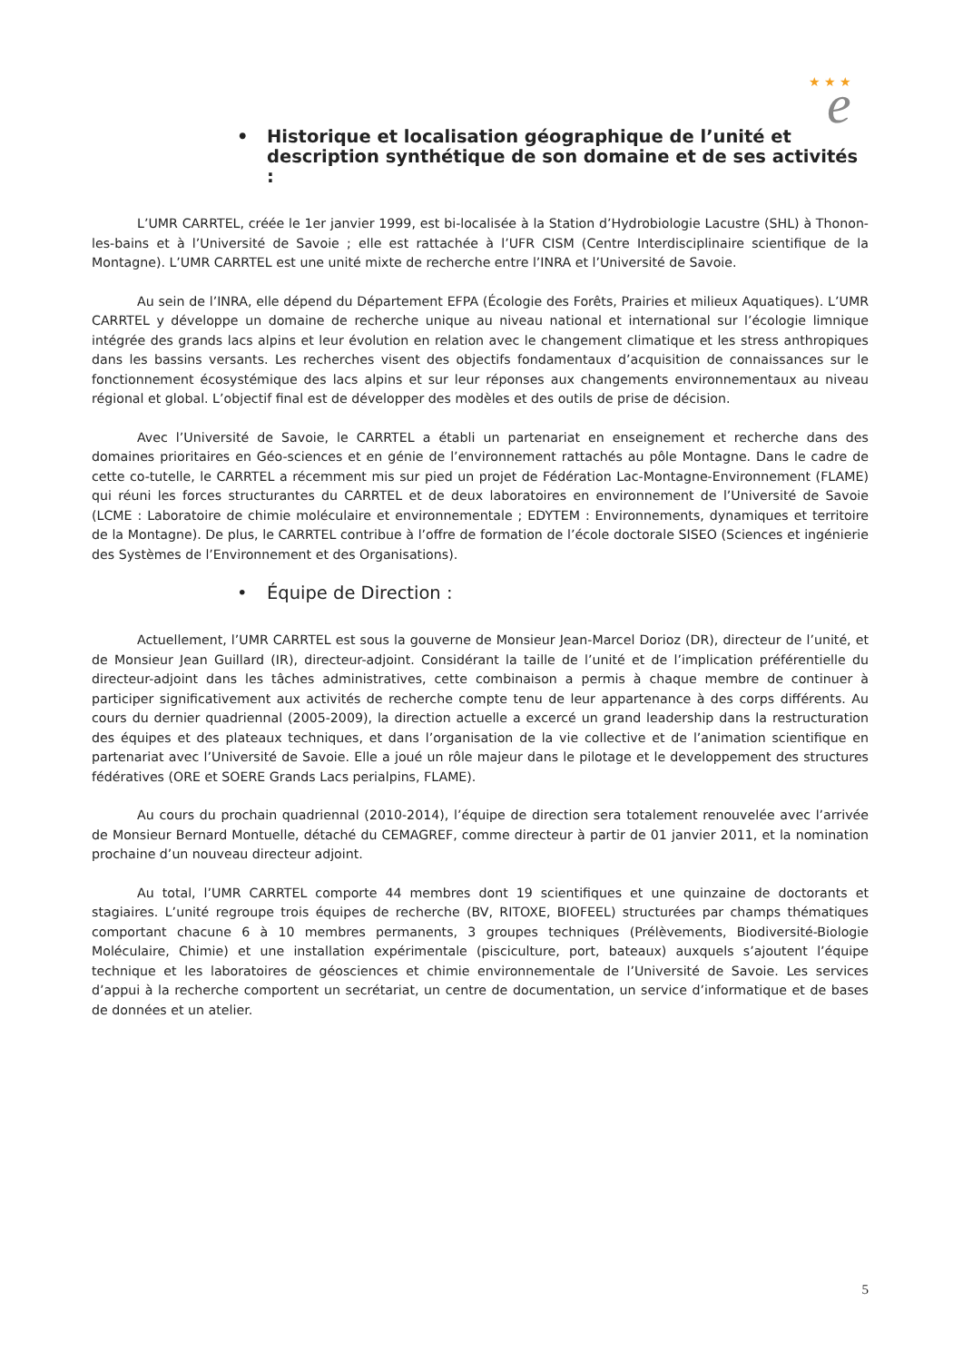★ ★ ★
e
• Historique et localisation géographique de l’unité et description synthétique de son domaine et de ses activités :
L’UMR CARRTEL, créée le 1er janvier 1999, est bi-localisée à la Station d’Hydrobiologie Lacustre (SHL) à Thonon-les-bains et à l’Université de Savoie ; elle est rattachée à l’UFR CISM (Centre Interdisciplinaire scientifique de la Montagne). L’UMR CARRTEL est une unité mixte de recherche entre l’INRA et l’Université de Savoie.
Au sein de l’INRA, elle dépend du Département EFPA (Écologie des Forêts, Prairies et milieux Aquatiques). L’UMR CARRTEL y développe un domaine de recherche unique au niveau national et international sur l’écologie limnique intégrée des grands lacs alpins et leur évolution en relation avec le changement climatique et les stress anthropiques dans les bassins versants. Les recherches visent des objectifs fondamentaux d’acquisition de connaissances sur le fonctionnement écosystémique des lacs alpins et sur leur réponses aux changements environnementaux au niveau régional et global. L’objectif final est de développer des modèles et des outils de prise de décision.
Avec l’Université de Savoie, le CARRTEL a établi un partenariat en enseignement et recherche dans des domaines prioritaires en Géo-sciences et en génie de l’environnement rattachés au pôle Montagne. Dans le cadre de cette co-tutelle, le CARRTEL a récemment mis sur pied un projet de Fédération Lac-Montagne-Environnement (FLAME) qui réuni les forces structurantes du CARRTEL et de deux laboratoires en environnement de l’Université de Savoie (LCME : Laboratoire de chimie moléculaire et environnementale ; EDYTEM : Environnements, dynamiques et territoire de la Montagne). De plus, le CARRTEL contribue à l’offre de formation de l’école doctorale SISEO (Sciences et ingénierie des Systèmes de l’Environnement et des Organisations).
• Équipe de Direction :
Actuellement, l’UMR CARRTEL est sous la gouverne de Monsieur Jean-Marcel Dorioz (DR), directeur de l’unité, et de Monsieur Jean Guillard (IR), directeur-adjoint. Considérant la taille de l’unité et de l’implication préférentielle du directeur-adjoint dans les tâches administratives, cette combinaison a permis à chaque membre de continuer à participer significativement aux activités de recherche compte tenu de leur appartenance à des corps différents. Au cours du dernier quadriennal (2005-2009), la direction actuelle a excercé un grand leadership dans la restructuration des équipes et des plateaux techniques, et dans l’organisation de la vie collective et de l’animation scientifique en partenariat avec l’Université de Savoie. Elle a joué un rôle majeur dans le pilotage et le developpement des structures fédératives (ORE et SOERE Grands Lacs perialpins, FLAME).
Au cours du prochain quadriennal (2010-2014), l’équipe de direction sera totalement renouvelée avec l’arrivée de Monsieur Bernard Montuelle, détaché du CEMAGREF, comme directeur à partir de 01 janvier 2011, et la nomination prochaine d’un nouveau directeur adjoint.
Au total, l’UMR CARRTEL comporte 44 membres dont 19 scientifiques et une quinzaine de doctorants et stagiaires. L’unité regroupe trois équipes de recherche (BV, RITOXE, BIOFEEL) structurées par champs thématiques comportant chacune 6 à 10 membres permanents, 3 groupes techniques (Prélèvements, Biodiversité-Biologie Moléculaire, Chimie) et une installation expérimentale (pisciculture, port, bateaux) auxquels s’ajoutent l’équipe technique et les laboratoires de géosciences et chimie environnementale de l’Université de Savoie. Les services d’appui à la recherche comportent un secrétariat, un centre de documentation, un service d’informatique et de bases de données et un atelier.
5